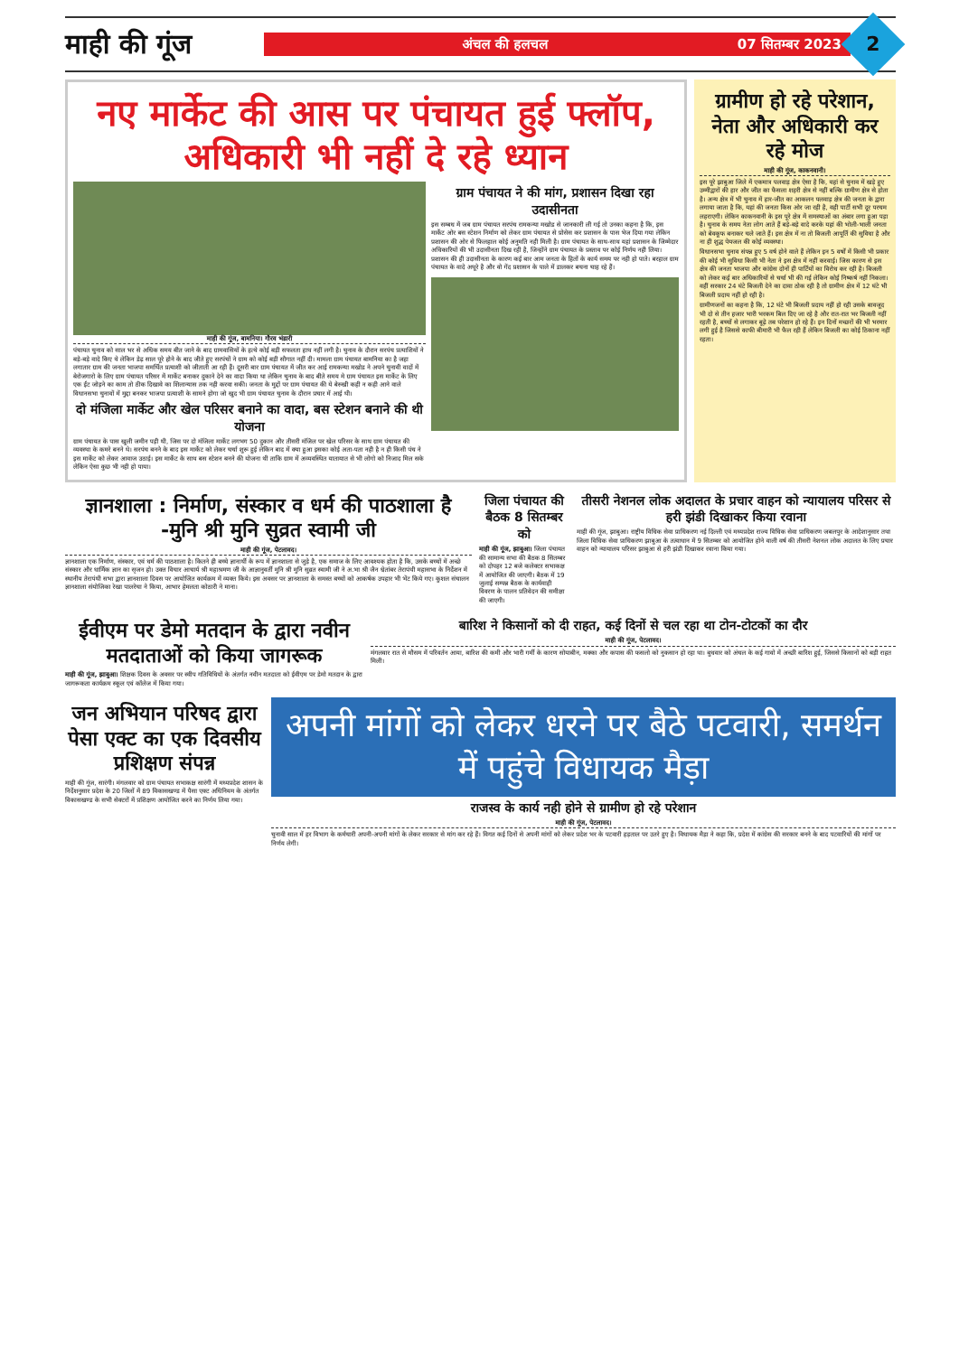माही की गूंज
अंचल की हलचल 07 सितम्बर 2023
2
नए मार्केट की आस पर पंचायत हुई फ्लॉप, अधिकारी भी नहीं दे रहे ध्यान
माही की गूंज, बामनिया। गौरव भंडारी
पंचायत चुनाव को साल भर से अधिक समय बीत जाने के बाद ग्रामवासियों के हत्थे कोई बड़ी सफलता हाथ नहीं लगी है। चुनाव के दौरान सरपंच प्रत्याशियों ने बड़े-बड़े वादे किए थे लेकिन डेढ़ साल पूरे होने के बाद जीते हुए सरपंचों ने ग्राम को कोई बड़ी सौगात नहीं दी। मामला ग्राम पंचायत बामनिया का है जहा लगातार ग्राम की जनता भाजपा समर्थित प्रत्याशी को जीताती आ रही हैं। दूसरी बार ग्राम पंचायत में जीत कर आई रामकन्या मखोड ने अपने चुनावी वादों में बेरोजगारो के लिए ग्राम पंचायत परिसर में मार्केट बनाकर दुकाने देने का वादा किया था लेकिन चुनाव के बाद बीते समय मे ग्राम पंचायत इस मार्केट के लिए एक ईंट जोड़ने का काम तो ठीक दिखावे का शिलान्यास तक नही करवा सकी। जनता के मुद्दों पर ग्राम पंचायत की ये बेरुखी कही न कही आने वाले विधानसभा चुनावों में मुद्दा बनकर भाजपा प्रत्याशी के सामने होगा जो खुद भी ग्राम पंचायत चुनाव के दौरान प्रचार में आई थी।
दो मंजिला मार्केट और खेल परिसर बनाने का वादा, बस स्टेशन बनाने की थी योजना
ग्राम पंचायत के पास खुली जमीन पड़ी थी, जिस पर दो मंजिला मार्केट लगभग 50 दुकान और तीसरी मंजिल पर खेल परिसर के साथ ग्राम पंचायत की व्यवस्था के कमरे बनने थे। सरपंच बनने के बाद इस मार्केट को लेकर चर्चा शुरू हुई लेकिन बाद में क्या हुआ इसका कोई अता-पता नही है न ही किसी पंच ने इस मार्केट को लेकर आवाज उठाई। इस मार्केट के साथ बस स्टेशन बनने की योजना थी ताकि ग्राम में अव्यवस्थित यातायात से भी लोगो को निजाद मिल सके लेकिन ऐसा कुछ भी नही हो पाया।
ग्राम पंचायत ने की मांग, प्रशासन दिखा रहा उदासीनता
इस सम्बध में जब ग्राम पंचायत सरपंच रामकन्या मखोड से जानकारी ली गई तो उनका कहना है कि, इस मार्केट ओर बस स्टेशन निर्माण को लेकर ग्राम पंचायत से प्रोसेस कर प्रशासन के पास भेज दिया गया लेकिन प्रशासन की ओर से फिलहाल कोई अनुमति नही मिली है। ग्राम पंचायत के साथ-साथ यहां प्रशासन के जिम्मेदार अधिकारियों की भी उदासीनता दिख रही है, जिन्होंने ग्राम पंचायत के प्रस्ताव पर कोई निर्णय नही लिया। प्रशासन की ही उदासीनता के कारण कई बार आम जनता के हितों के कार्य समय पर नही हो पाते। बरहाल ग्राम पंचायत के वादे अधूरे है और वो गेंद प्रशासन के पाले में डालकर बचना चाह रहे हैं।
ग्रामीण हो रहे परेशान, नेता और अधिकारी कर रहे मोज
माही की गूंज, काकनवानी।
इस पूरे झाबुआ जिले में एकमात्र पलवाड़ क्षेत्र ऐसा है कि, यहां से चुनाव में खड़े हुए उम्मीद्वारों की हार और जीत का फैसला शहरी क्षेत्र से नहीं बल्कि ग्रामीण क्षेत्र से होता है। अन्य क्षेत्र में भी चुनाव में हार-जीत का आकलन पलवाड़ क्षेत्र की जनता के द्वारा लगाया जाता है कि, यहां की जनता किस ओर जा रही है, वही पार्टी सभी दूर परचम लहराएगी। लेकिन काकनवानी के इस पूरे क्षेत्र में समस्याओं का अंबार लगा हुआ पड़ा है। चुनाव के समय नेता लोग आते हैं बड़े-बड़े वादे करके यहां की भोली-भाली जनता को बेवकूफ बनाकर चले जाते हैं। इस क्षेत्र में ना तो बिजली आपूर्ति की सुविधा है और ना ही शुद्ध पेयजल की कोई व्यवस्था।
विधानसभा चुनाव संपन्न हुए 5 वर्ष होने वाले हैं लेकिन इन 5 वर्षों में किसी भी प्रकार की कोई भी सुविधा किसी भी नेता ने इस क्षेत्र में नहीं करवाई। जिस कारण से इस क्षेत्र की जनता भाजपा और कांग्रेस दोनों ही पार्टियों का विरोध कर रही है। बिजली को लेकर कई बार अधिकारियों से चर्चा भी की गई लेकिन कोई निष्कर्ष नहीं निकला। वहीं सरकार 24 घंटे बिजली देने का दावा ठोक रही है तो ग्रामीण क्षेत्र में 12 घंटे भी बिजली प्रदाय नहीं हो रही है।
ग्रामीणजनों का कहना है कि, 12 घंटे भी बिजली प्रदाय नहीं हो रही उसके बावजूद भी दो से तीन हजार भारी भरकम बिल दिए जा रहे है और रात-रात भर बिजली नहीं रहती है, बच्चों से लगाकर बूढ़े तब परेशान हो रहे हैं। इन दिनों मच्छरों की भी भरमार लगी हुई है जिससे काफी बीमारी भी फैल रही हैं लेकिन बिजली का कोई ठिकाना नहीं रहता।
ज्ञानशाला : निर्माण, संस्कार व धर्म की पाठशाला है -मुनि श्री मुनि सुव्रत स्वामी जी
माही की गूंज, पेटलावद।
ज्ञानशाला एक निर्माण, संस्कार, एवं धर्म की पाठशाला है। कितने ही बच्चे ज्ञानार्थी के रूप में ज्ञानशाला से जुड़े है, एक समाज के लिए आवश्यक होता है कि, उसके बच्चों में अच्छे संस्कार और धार्मिक ज्ञान का सृजन हो। उक्त विचार आचार्य श्री महाश्रमण जी के आज्ञानुवर्ती मुनि श्री मुनि सुव्रत स्वामी जी ने अ.भा श्री जैन श्वेतांबर तेरापंथी महासभा के निर्देशन में स्थानीय तेरापंथी सभा द्वारा ज्ञानशाला दिवस पर आयोजित कार्यक्रम में व्यक्त किये। इस अवसर पर ज्ञानशाला के समस्त बच्चों को आकर्षक उपहार भी भेंट किये गए। कुशल संचालन ज्ञानशाला संयोजिका रेखा पालरेचा ने किया, आभार हेमलता कोठारी ने माना।
जिला पंचायत की बैठक 8 सितम्बर को
माही की गूंज, झाबुआ। जिला पंचायत की सामान्य सभा की बैठक 8 सितम्बर को दोपहर 12 बजे कलेक्टर सभाकक्ष में आयोजित की जाएगी। बैठक में 19 जुलाई सम्पन्न बैठक के कार्यवाही विवरण के पालन प्रतिवेदन की समीक्षा की जाएगी।
तीसरी नेशनल लोक अदालत के प्रचार वाहन को न्यायालय परिसर से हरी झंडी दिखाकर किया रवाना
माही की गूंज, झाबुआ। राष्ट्रीय विधिक सेवा प्राधिकरण नई दिल्ली एवं मध्यप्रदेश राज्य विधिक सेवा प्राधिकरण जबलपुर के आदेशानुसार तथा जिला विधिक सेवा प्राधिकरण झाबुआ के तत्वाधान में 9 सितम्बर को आयोजित होने वाली वर्ष की तीसरी नेशनल लोक अदालत के लिए प्रचार वाहन को न्यायालय परिसर झाबुआ से हरी झंडी दिखाकर रवाना किया गया।
ईवीएम पर डेमो मतदान के द्वारा नवीन मतदाताओं को किया जागरूक
माही की गूंज, झाबुआ। शिक्षक दिवस के अवसर पर स्वीप गतिविधियों के अंतर्गत नवीन मतदाता को ईवीएम पर डेमो मतदान के द्वारा जागरूकता कार्यक्रम स्कूल एवं कॉलेज में किया गया।
बारिश ने किसानों को दी राहत, कई दिनों से चल रहा था टोन-टोटकों का दौर
माही की गूंज, पेटलावद।
मंगलवार रात से मौसम में परिवर्तन आया, बारिश की कमी और भारी गर्मी के कारण सोयाबीन, मक्का और कपास की फसलो को नुकसान हो रहा था। बुधवार को अंचल के कई गावो में अच्छी बारिश हुई, जिससे किसानों को बड़ी राहत मिली।
जन अभियान परिषद द्वारा पेसा एक्ट का एक दिवसीय प्रशिक्षण संपन्न
माही की गूंज, सारंगी। मंगलवार को ग्राम पंचायत सभाकक्ष सारंगी में मध्यप्रदेश शासन के निर्देशनुसार प्रदेश के 20 जिलों में 89 विकासखण्ड में पैसा एक्ट अधिनियम के अंतर्गत विकासखण्ड के सभी सेक्टरों में प्रशिक्षण आयोजित करने का निर्णय लिया गया।
अपनी मांगों को लेकर धरने पर बैठे पटवारी, समर्थन में पहुंचे विधायक मैड़ा
राजस्व के कार्य नही होने से ग्रामीण हो रहे परेशान
माही की गूंज, पेटलावद।
चुनावी साल में हर विभाग के कर्मचारी अपनी-अपनी मांगों के लेकर सरकार से मांग कर रहे हैं। विगत कई दिनों से अपनी मांगों को लेकर प्रदेश भर के पटवारी हड़ताल पर उतरे हुए है। विधायक मैड़ा ने कहा कि, प्रदेश में कांग्रेस की सरकार बनने के बाद पटवारियों की मांगों पर निर्णय लेगी।